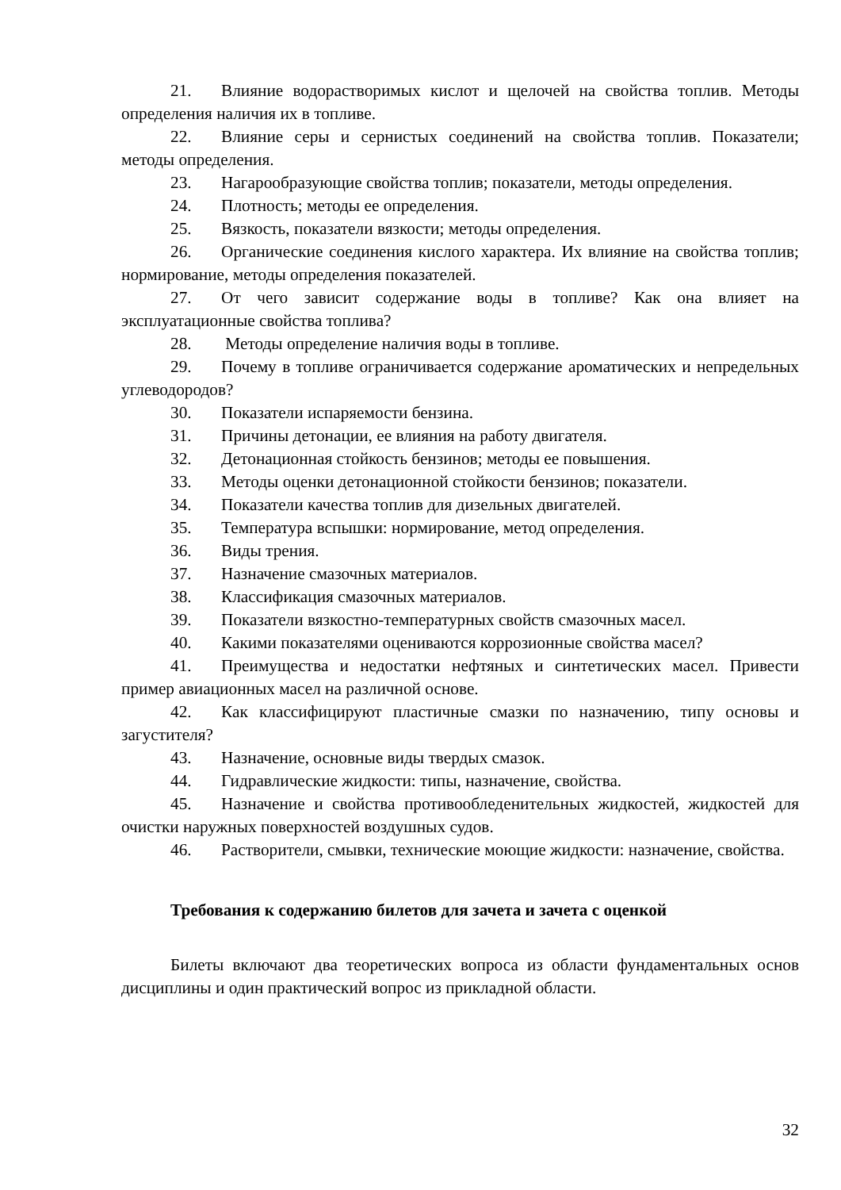21. Влияние водорастворимых кислот и щелочей на свойства топлив. Методы определения наличия их в топливе.
22. Влияние серы и сернистых соединений на свойства топлив. Показатели; методы определения.
23. Нагарообразующие свойства топлив; показатели, методы определения.
24. Плотность; методы ее определения.
25. Вязкость, показатели вязкости; методы определения.
26. Органические соединения кислого характера. Их влияние на свойства топлив; нормирование, методы определения показателей.
27. От чего зависит содержание воды в топливе? Как она влияет на эксплуатационные свойства топлива?
28. Методы определение наличия воды в топливе.
29. Почему в топливе ограничивается содержание ароматических и непредельных углеводородов?
30. Показатели испаряемости бензина.
31. Причины детонации, ее влияния на работу двигателя.
32. Детонационная стойкость бензинов; методы ее повышения.
33. Методы оценки детонационной стойкости бензинов; показатели.
34. Показатели качества топлив для дизельных двигателей.
35. Температура вспышки: нормирование, метод определения.
36. Виды трения.
37. Назначение смазочных материалов.
38. Классификация смазочных материалов.
39. Показатели вязкостно-температурных свойств смазочных масел.
40. Какими показателями оцениваются коррозионные свойства масел?
41. Преимущества и недостатки нефтяных и синтетических масел. Привести пример авиационных масел на различной основе.
42. Как классифицируют пластичные смазки по назначению, типу основы и загустителя?
43. Назначение, основные виды твердых смазок.
44. Гидравлические жидкости: типы, назначение, свойства.
45. Назначение и свойства противообледенительных жидкостей, жидкостей для очистки наружных поверхностей воздушных судов.
46. Растворители, смывки, технические моющие жидкости: назначение, свойства.
Требования к содержанию билетов для зачета и зачета с оценкой
Билеты включают два теоретических вопроса из области фундаментальных основ дисциплины и один практический вопрос из прикладной области.
32